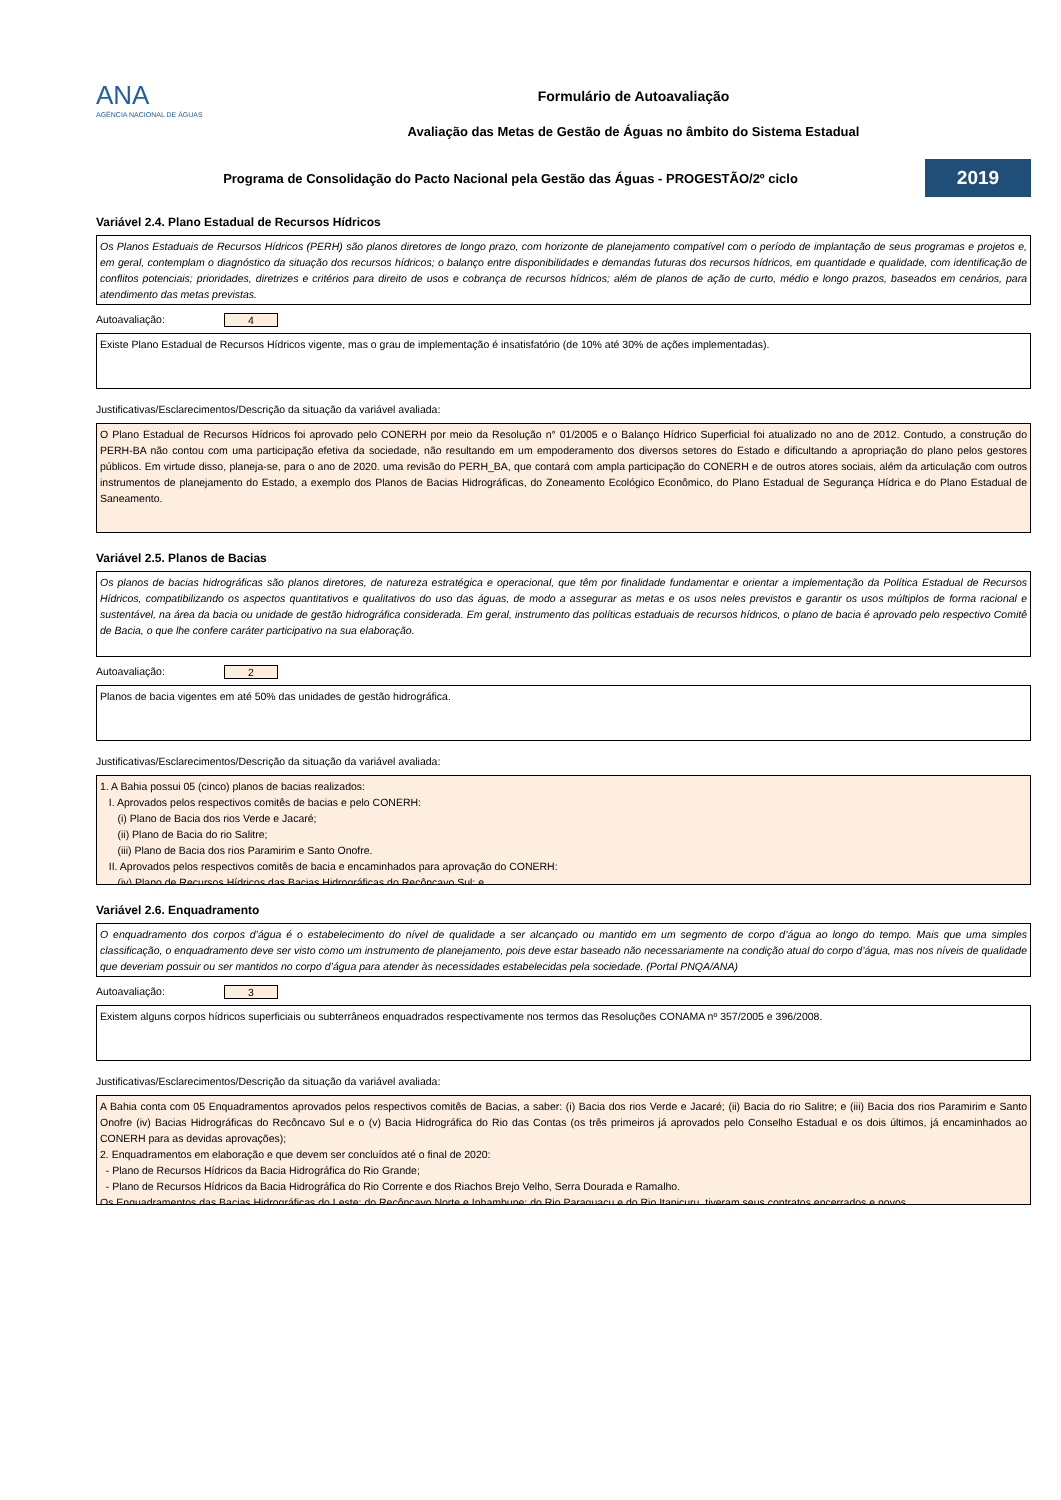ANA
AGÊNCIA NACIONAL DE ÁGUAS
Formulário de Autoavaliação
Avaliação das Metas de Gestão de Águas no âmbito do Sistema Estadual
Programa de Consolidação do Pacto Nacional pela Gestão das Águas - PROGESTÃO/2º ciclo
2019
Variável 2.4. Plano Estadual de Recursos Hídricos
Os Planos Estaduais de Recursos Hídricos (PERH) são planos diretores de longo prazo, com horizonte de planejamento compatível com o período de implantação de seus programas e projetos e, em geral, contemplam o diagnóstico da situação dos recursos hídricos; o balanço entre disponibilidades e demandas futuras dos recursos hídricos, em quantidade e qualidade, com identificação de conflitos potenciais; prioridades, diretrizes e critérios para direito de usos e cobrança de recursos hídricos; além de planos de ação de curto, médio e longo prazos, baseados em cenários, para atendimento das metas previstas.
Autoavaliação: 4
Existe Plano Estadual de Recursos Hídricos vigente, mas o grau de implementação é insatisfatório (de 10% até 30% de ações implementadas).
Justificativas/Esclarecimentos/Descrição da situação da variável avaliada:
O Plano Estadual de Recursos Hídricos foi aprovado pelo CONERH por meio da Resolução n° 01/2005 e o Balanço Hídrico Superficial foi atualizado no ano de 2012. Contudo, a construção do PERH-BA não contou com uma participação efetiva da sociedade, não resultando em um empoderamento dos diversos setores do Estado e dificultando a apropriação do plano pelos gestores públicos. Em virtude disso, planeja-se, para o ano de 2020. uma revisão do PERH_BA, que contará com ampla participação do CONERH e de outros atores sociais, além da articulação com outros instrumentos de planejamento do Estado, a exemplo dos Planos de Bacias Hidrográficas, do Zoneamento Ecológico Econômico, do Plano Estadual de Segurança Hídrica e do Plano Estadual de Saneamento.
Variável 2.5. Planos de Bacias
Os planos de bacias hidrográficas são planos diretores, de natureza estratégica e operacional, que têm por finalidade fundamentar e orientar a implementação da Política Estadual de Recursos Hídricos, compatibilizando os aspectos quantitativos e qualitativos do uso das águas, de modo a assegurar as metas e os usos neles previstos e garantir os usos múltiplos de forma racional e sustentável, na área da bacia ou unidade de gestão hidrográfica considerada. Em geral, instrumento das políticas estaduais de recursos hídricos, o plano de bacia é aprovado pelo respectivo Comitê de Bacia, o que lhe confere caráter participativo na sua elaboração.
Autoavaliação: 2
Planos de bacia vigentes em até 50% das unidades de gestão hidrográfica.
Justificativas/Esclarecimentos/Descrição da situação da variável avaliada:
1. A Bahia possui 05 (cinco) planos de bacias realizados:
I. Aprovados pelos respectivos comitês de bacias e pelo CONERH:
(i) Plano de Bacia dos rios Verde e Jacaré;
(ii) Plano de Bacia do rio Salitre;
(iii) Plano de Bacia dos rios Paramirim e Santo Onofre.
II. Aprovados pelos respectivos comitês de bacia e encaminhados para aprovação do CONERH:
(iv) Plano de Recursos Hídricos das Bacias Hidrográficas do Recôncavo Sul; e
Variável 2.6. Enquadramento
O enquadramento dos corpos d’água é o estabelecimento do nível de qualidade a ser alcançado ou mantido em um segmento de corpo d’água ao longo do tempo. Mais que uma simples classificação, o enquadramento deve ser visto como um instrumento de planejamento, pois deve estar baseado não necessariamente na condição atual do corpo d’água, mas nos níveis de qualidade que deveriam possuir ou ser mantidos no corpo d’água para atender às necessidades estabelecidas pela sociedade. (Portal PNQA/ANA)
Autoavaliação: 3
Existem alguns corpos hídricos superficiais ou subterrâneos enquadrados respectivamente nos termos das Resoluções CONAMA nº 357/2005 e 396/2008.
Justificativas/Esclarecimentos/Descrição da situação da variável avaliada:
A Bahia conta com 05 Enquadramentos aprovados pelos respectivos comitês de Bacias, a saber: (i) Bacia dos rios Verde e Jacaré; (ii) Bacia do rio Salitre; e (iii) Bacia dos rios Paramirim e Santo Onofre (iv) Bacias Hidrográficas do Recôncavo Sul e o (v) Bacia Hidrográfica do Rio das Contas (os três primeiros já aprovados pelo Conselho Estadual e os dois últimos, já encaminhados ao CONERH para as devidas aprovações);
2. Enquadramentos em elaboração e que devem ser concluídos até o final de 2020:
- Plano de Recursos Hídricos da Bacia Hidrográfica do Rio Grande;
- Plano de Recursos Hídricos da Bacia Hidrográfica do Rio Corrente e dos Riachos Brejo Velho, Serra Dourada e Ramalho.
Os Enquadramentos das Bacias Hidrográficas do Leste; do Recôncavo Norte e Inhambupe; do Rio Paraguaçu e do Rio Itapicuru, tiveram seus contratos encerrados e novos